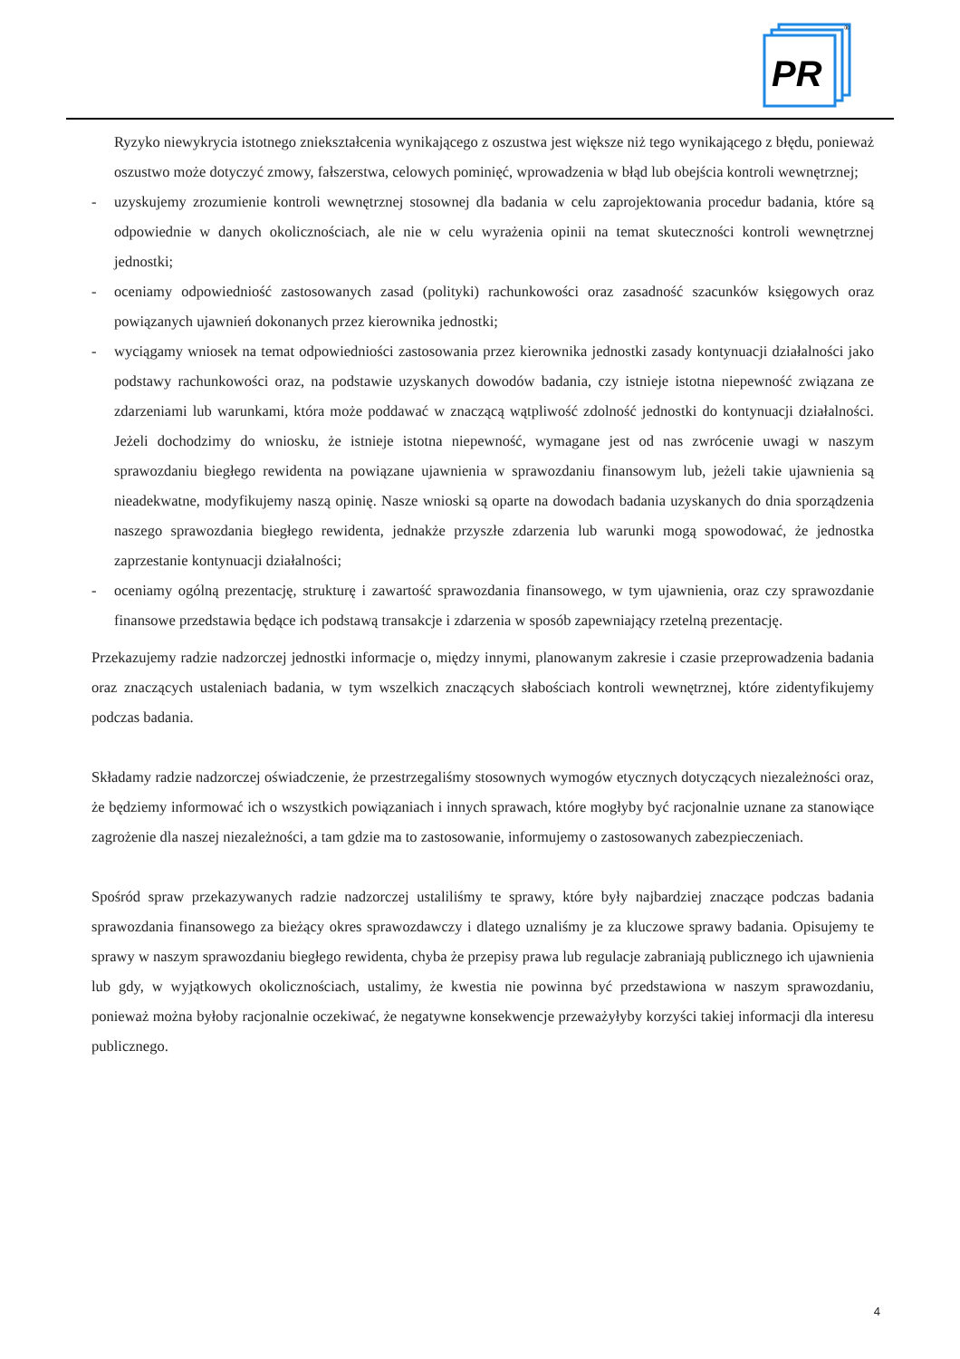PR
®
Ryzyko niewykrycia istotnego zniekształcenia wynikającego z oszustwa jest większe niż tego wynikającego z błędu, ponieważ oszustwo może dotyczyć zmowy, fałszerstwa, celowych pominięć, wprowadzenia w błąd lub obejścia kontroli wewnętrznej;
- uzyskujemy zrozumienie kontroli wewnętrznej stosownej dla badania w celu zaprojektowania procedur badania, które są odpowiednie w danych okolicznościach, ale nie w celu wyrażenia opinii na temat skuteczności kontroli wewnętrznej jednostki;
- oceniamy odpowiedniość zastosowanych zasad (polityki) rachunkowości oraz zasadność szacunków księgowych oraz powiązanych ujawnień dokonanych przez kierownika jednostki;
- wyciągamy wniosek na temat odpowiedniości zastosowania przez kierownika jednostki zasady kontynuacji działalności jako podstawy rachunkowości oraz, na podstawie uzyskanych dowodów badania, czy istnieje istotna niepewność związana ze zdarzeniami lub warunkami, która może poddawać w znaczącą wątpliwość zdolność jednostki do kontynuacji działalności. Jeżeli dochodzimy do wniosku, że istnieje istotna niepewność, wymagane jest od nas zwrócenie uwagi w naszym sprawozdaniu biegłego rewidenta na powiązane ujawnienia w sprawozdaniu finansowym lub, jeżeli takie ujawnienia są nieadekwatne, modyfikujemy naszą opinię. Nasze wnioski są oparte na dowodach badania uzyskanych do dnia sporządzenia naszego sprawozdania biegłego rewidenta, jednakże przyszłe zdarzenia lub warunki mogą spowodować, że jednostka zaprzestanie kontynuacji działalności;
- oceniamy ogólną prezentację, strukturę i zawartość sprawozdania finansowego, w tym ujawnienia, oraz czy sprawozdanie finansowe przedstawia będące ich podstawą transakcje i zdarzenia w sposób zapewniający rzetelną prezentację.
Przekazujemy radzie nadzorczej jednostki informacje o, między innymi, planowanym zakresie i czasie przeprowadzenia badania oraz znaczących ustaleniach badania, w tym wszelkich znaczących słabościach kontroli wewnętrznej, które zidentyfikujemy podczas badania.
Składamy radzie nadzorczej oświadczenie, że przestrzegaliśmy stosownych wymogów etycznych dotyczących niezależności oraz, że będziemy informować ich o wszystkich powiązaniach i innych sprawach, które mogłyby być racjonalnie uznane za stanowiące zagrożenie dla naszej niezależności, a tam gdzie ma to zastosowanie, informujemy o zastosowanych zabezpieczeniach.
Spośród spraw przekazywanych radzie nadzorczej ustaliliśmy te sprawy, które były najbardziej znaczące podczas badania sprawozdania finansowego za bieżący okres sprawozdawczy i dlatego uznaliśmy je za kluczowe sprawy badania. Opisujemy te sprawy w naszym sprawozdaniu biegłego rewidenta, chyba że przepisy prawa lub regulacje zabraniają publicznego ich ujawnienia lub gdy, w wyjątkowych okolicznościach, ustalimy, że kwestia nie powinna być przedstawiona w naszym sprawozdaniu, ponieważ można byłoby racjonalnie oczekiwać, że negatywne konsekwencje przeważyłyby korzyści takiej informacji dla interesu publicznego.
4